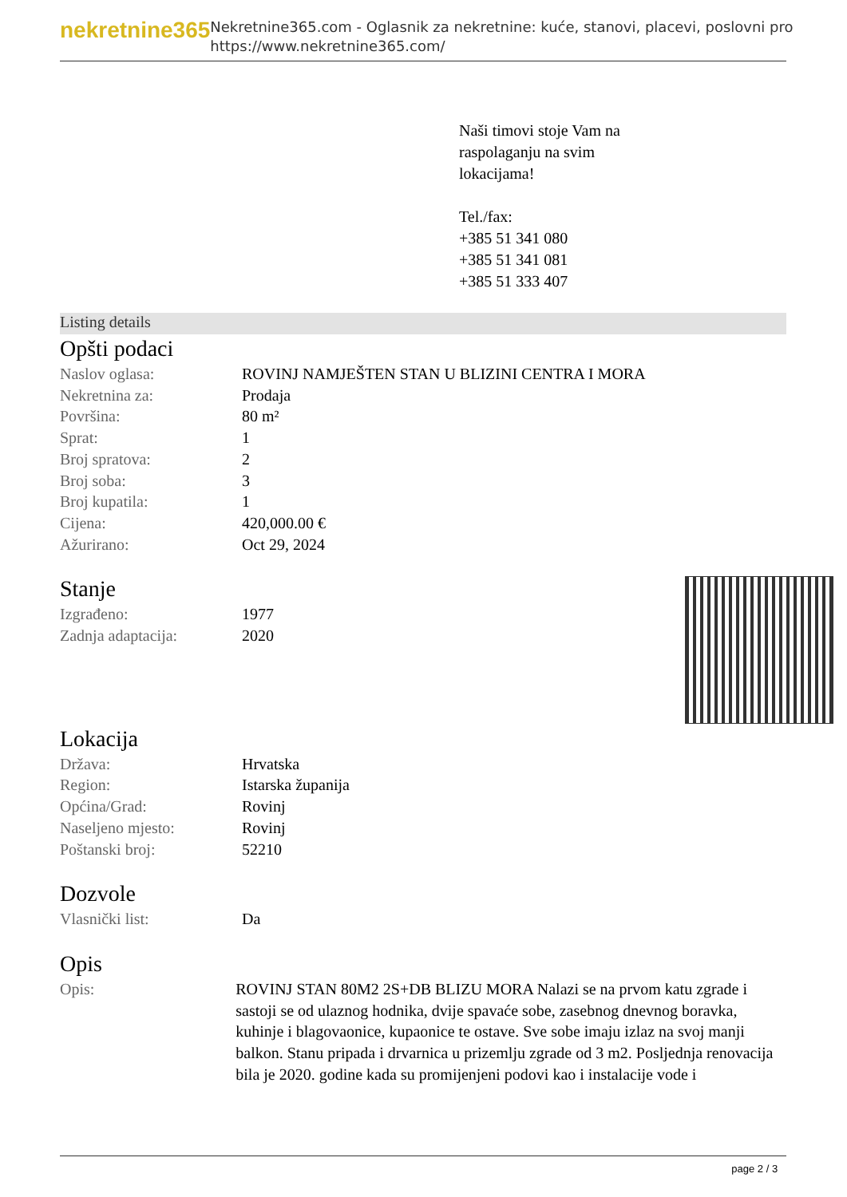nekretnine365
Nekretnine365.com - Oglasnik za nekretnine: kuće, stanovi, placevi, poslovni pro
https://www.nekretnine365.com/
Naši timovi stoje Vam na
raspolaganju na svim
lokacijama!
Tel./fax:
+385 51 341 080
+385 51 341 081
+385 51 333 407
Listing details
Opšti podaci
| Naslov oglasa: | ROVINJ NAMJEŠTEN STAN U BLIZINI CENTRA I MORA |
| Nekretnina za: | Prodaja |
| Površina: | 80 m² |
| Sprat: | 1 |
| Broj spratova: | 2 |
| Broj soba: | 3 |
| Broj kupatila: | 1 |
| Cijena: | 420,000.00 € |
| Ažurirano: | Oct 29, 2024 |
Stanje
| Izgrađeno: | 1977 |
| Zadnja adaptacija: | 2020 |
Lokacija
| Država: | Hrvatska |
| Region: | Istarska županija |
| Općina/Grad: | Rovinj |
| Naseljeno mjesto: | Rovinj |
| Poštanski broj: | 52210 |
Dozvole
| Vlasnički list: | Da |
Opis
| Opis: | ROVINJ STAN 80M2 2S+DB BLIZU MORA Nalazi se na prvom katu zgrade i sastoji se od ulaznog hodnika, dvije spavaće sobe, zasebnog dnevnog boravka, kuhinje i blagovaonice, kupaonice te ostave. Sve sobe imaju izlaz na svoj manji balkon. Stanu pripada i drvarnica u prizemlju zgrade od 3 m2. Posljednja renovacija bila je 2020. godine kada su promijenjeni podovi kao i instalacije vode i |
page 2 / 3